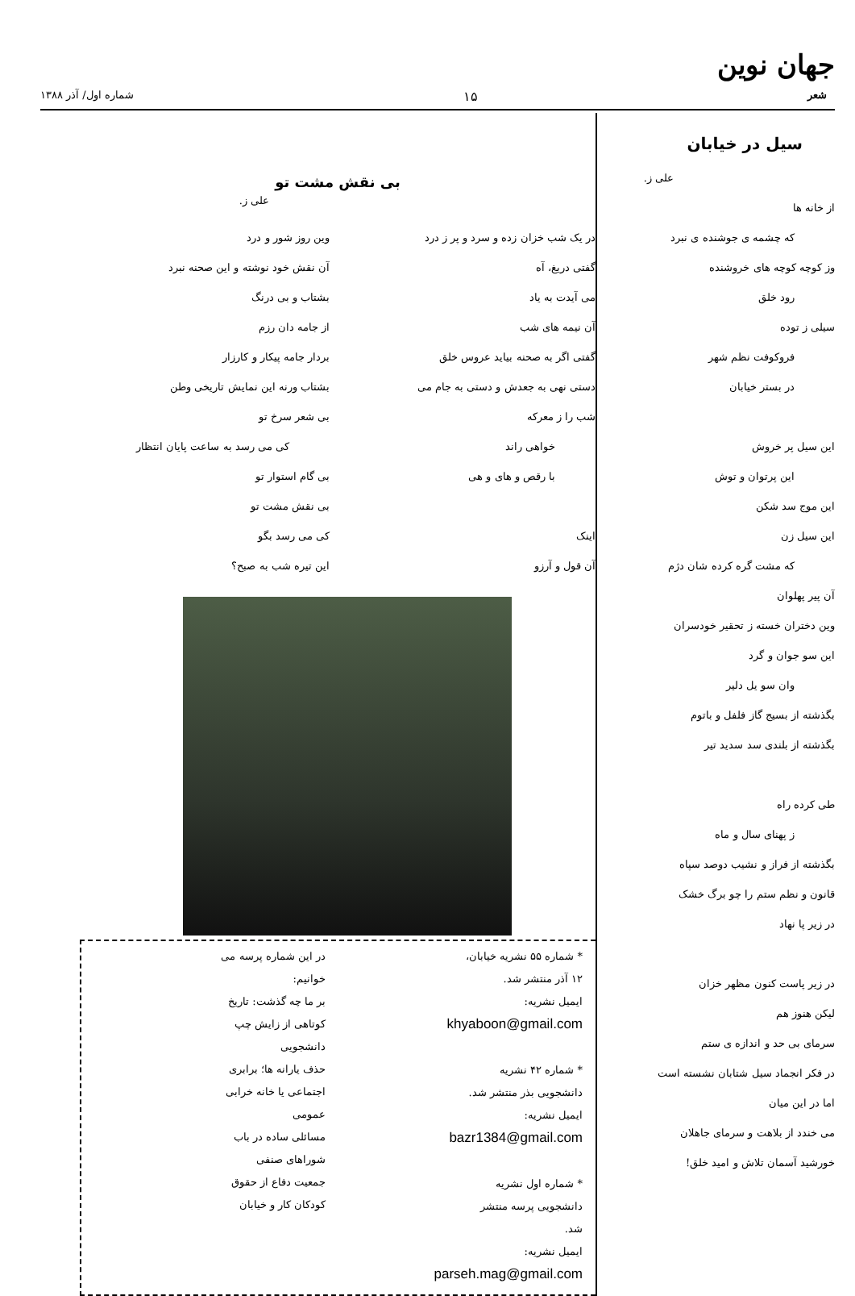جهان نوین
شعر ۱۵ شماره اول/ آذر ۱۳۸۸
سیل در خیابان
علی ز.
از خانه ها
که چشمه ی جوشنده ی نبرد
وز کوچه کوچه های خروشنده
رود خلق
سیلی ز توده
فروکوفت نظم شهر
در بستر خیابان
این سیل پر خروش
این پرتوان و توش
این موج سد شکن
این سیل زن
که مشت گره کرده شان دژم
آن پیر پهلوان
وین دختران خسته ز تحقیر خودسران
این سو جوان و گرد
وان سو یل دلیر
بگذشته از بسیج گاز فلفل و باتوم
بگذشته از بلندی سد سدید تیر
طی کرده راه
ز پهنای سال و ماه
بگذشته از فراز و نشیب دوصد سپاه
قانون و نظم ستم را چو برگ خشک
در زیر پا نهاد
در زیر پاست کنون مظهر خزان
لیکن هنوز هم
سرمای بی حد و اندازه ی ستم
در فکر انجماد سیل شتابان نشسته است
اما در این میان
می خندد از بلاهت و سرمای جاهلان
خورشید آسمان تلاش و امید خلق!
بی نقش مشت تو
علی ز.
در یک شب خزان زده و سرد و پر ز درد
گفتی دریغ، آه
می آیدت به یاد
آن نیمه های شب
گفتی اگر به صحنه بیاید عروس خلق
دستی نهی به جعدش و دستی به جام می
شب را ز معرکه
خواهی راند
با رقص و های و هی
اینک
آن قول و آرزو
وین روز شور و درد
آن نقش خود نوشته و این صحنه نبرد
بشتاب و بی درنگ
از جامه دان رزم
بردار جامه پیکار و کارزار
بشتاب ورنه این نمایش تاریخی وطن
بی شعر سرخ تو
کی می رسد به ساعت پایان انتظار
بی گام استوار تو
بی نقش مشت تو
کی می رسد بگو
این تیره شب به صبح؟
* شماره ۵۵ نشریه خیابان، ۱۲ آذر منتشر شد.
ایمیل نشریه: khyaboon@gmail.com
* شماره ۴۲ نشریه دانشجویی بذر منتشر شد.
ایمیل نشریه: bazr1384@gmail.com
* شماره اول نشریه دانشجویی پرسه منتشر شد.
ایمیل نشریه: parseh.mag@gmail.com
در این شماره پرسه می خوانیم:
بر ما چه گذشت: تاریخ کوتاهی از زایش چپ دانشجویی
حذف یارانه ها؛ برابری اجتماعی یا خانه خرابی عمومی
مسائلی ساده در باب شوراهای صنفی
جمعیت دفاع از حقوق کودکان کار و خیابان